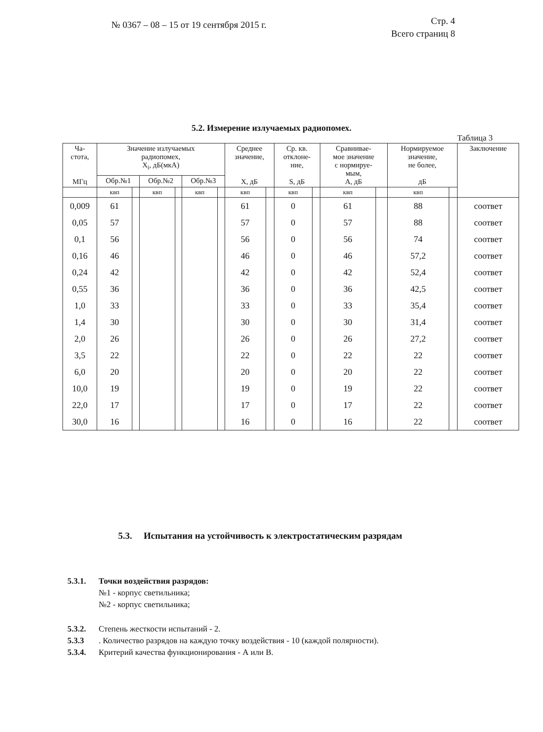№ 0367 – 08 – 15 от 19 сентября 2015 г.
Стр. 4
Всего страниц 8
5.2. Измерение излучаемых радиопомех.
Таблица 3
| Ча- стота, МГц | Значение излучаемых радиопомех, X<sub>i</sub>, дБ(мкА) | | | | | | Среднее значение, X, дБ | | Ср. кв. отклоне- ние, S, дБ | | Сравнивае- мое значение с нормируе- мым, A, дБ | | Нормируемое значение, не более, дБ | | Заключение |
| --- | --- | --- | --- | --- | --- | --- | --- | --- | --- | --- | --- | --- | --- | --- | --- |
| | Обр.№1 | | Обр.№2 | | Обр.№3 | | | | | | | | | | |
| | квп | | квп | | квп | | квп | | квп | | квп | | квп | | |
| 0,009 | 61 | | | | | | 61 | | 0 | | 61 | | 88 | | соответ |
| 0,05 | 57 | | | | | | 57 | | 0 | | 57 | | 88 | | соответ |
| 0,1 | 56 | | | | | | 56 | | 0 | | 56 | | 74 | | соответ |
| 0,16 | 46 | | | | | | 46 | | 0 | | 46 | | 57,2 | | соответ |
| 0,24 | 42 | | | | | | 42 | | 0 | | 42 | | 52,4 | | соответ |
| 0,55 | 36 | | | | | | 36 | | 0 | | 36 | | 42,5 | | соответ |
| 1,0 | 33 | | | | | | 33 | | 0 | | 33 | | 35,4 | | соответ |
| 1,4 | 30 | | | | | | 30 | | 0 | | 30 | | 31,4 | | соответ |
| 2,0 | 26 | | | | | | 26 | | 0 | | 26 | | 27,2 | | соответ |
| 3,5 | 22 | | | | | | 22 | | 0 | | 22 | | 22 | | соответ |
| 6,0 | 20 | | | | | | 20 | | 0 | | 20 | | 22 | | соответ |
| 10,0 | 19 | | | | | | 19 | | 0 | | 19 | | 22 | | соответ |
| 22,0 | 17 | | | | | | 17 | | 0 | | 17 | | 22 | | соответ |
| 30,0 | 16 | | | | | | 16 | | 0 | | 16 | | 22 | | соответ |
5.3. Испытания на устойчивость к электростатическим разрядам
5.3.1. Точки воздействия разрядов:
№1 - корпус светильника;
№2 - корпус светильника;
5.3.2. Степень жесткости испытаний - 2.
5.3.3. Количество разрядов на каждую точку воздействия - 10 (каждой полярности).
5.3.4. Критерий качества функционирования - А или В.